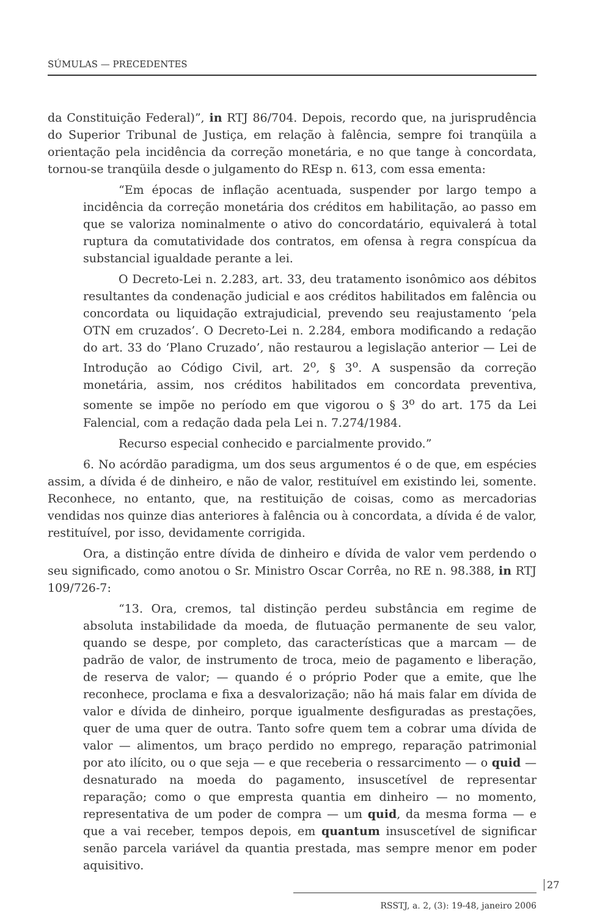SÚMULAS — PRECEDENTES
da Constituição Federal)”, in RTJ 86/704. Depois, recordo que, na jurisprudência do Superior Tribunal de Justiça, em relação à falência, sempre foi tranqüila a orientação pela incidência da correção monetária, e no que tange à concordata, tornou-se tranqüila desde o julgamento do REsp n. 613, com essa ementa:
“Em épocas de inflação acentuada, suspender por largo tempo a incidência da correção monetária dos créditos em habilitação, ao passo em que se valoriza nominalmente o ativo do concordatário, equivalerá à total ruptura da comutatividade dos contratos, em ofensa à regra conspícua da substancial igualdade perante a lei.
O Decreto-Lei n. 2.283, art. 33, deu tratamento isonômico aos débitos resultantes da condenação judicial e aos créditos habilitados em falência ou concordata ou liquidação extrajudicial, prevendo seu reajustamento ‘pela OTN em cruzados’. O Decreto-Lei n. 2.284, embora modificando a redação do art. 33 do ‘Plano Cruzado’, não restaurou a legislação anterior — Lei de Introdução ao Código Civil, art. 2<sup>o</sup>, § 3<sup>o</sup>. A suspensão da correção monetária, assim, nos créditos habilitados em concordata preventiva, somente se impõe no período em que vigorou o § 3<sup>o</sup> do art. 175 da Lei Falencial, com a redação dada pela Lei n. 7.274/1984.
Recurso especial conhecido e parcialmente provido.”
6. No acórdão paradigma, um dos seus argumentos é o de que, em espécies assim, a dívida é de dinheiro, e não de valor, restituível em existindo lei, somente. Reconhece, no entanto, que, na restituição de coisas, como as mercadorias vendidas nos quinze dias anteriores à falência ou à concordata, a dívida é de valor, restituível, por isso, devidamente corrigida.
Ora, a distinção entre dívida de dinheiro e dívida de valor vem perdendo o seu significado, como anotou o Sr. Ministro Oscar Corrêa, no RE n. 98.388, in RTJ 109/726-7:
“13. Ora, cremos, tal distinção perdeu substância em regime de absoluta instabilidade da moeda, de flutuação permanente de seu valor, quando se despe, por completo, das características que a marcam — de padrão de valor, de instrumento de troca, meio de pagamento e liberação, de reserva de valor; — quando é o próprio Poder que a emite, que lhe reconhece, proclama e fixa a desvalorização; não há mais falar em dívida de valor e dívida de dinheiro, porque igualmente desfiguradas as prestações, quer de uma quer de outra. Tanto sofre quem tem a cobrar uma dívida de valor — alimentos, um braço perdido no emprego, reparação patrimonial por ato ilícito, ou o que seja — e que receberia o ressarcimento — o quid — desnaturado na moeda do pagamento, insuscetível de representar reparação; como o que empresta quantia em dinheiro — no momento, representativa de um poder de compra — um quid, da mesma forma — e que a vai receber, tempos depois, em quantum insuscetível de significar senão parcela variável da quantia prestada, mas sempre menor em poder aquisitivo.
27
RSSTJ, a. 2, (3): 19-48, janeiro 2006